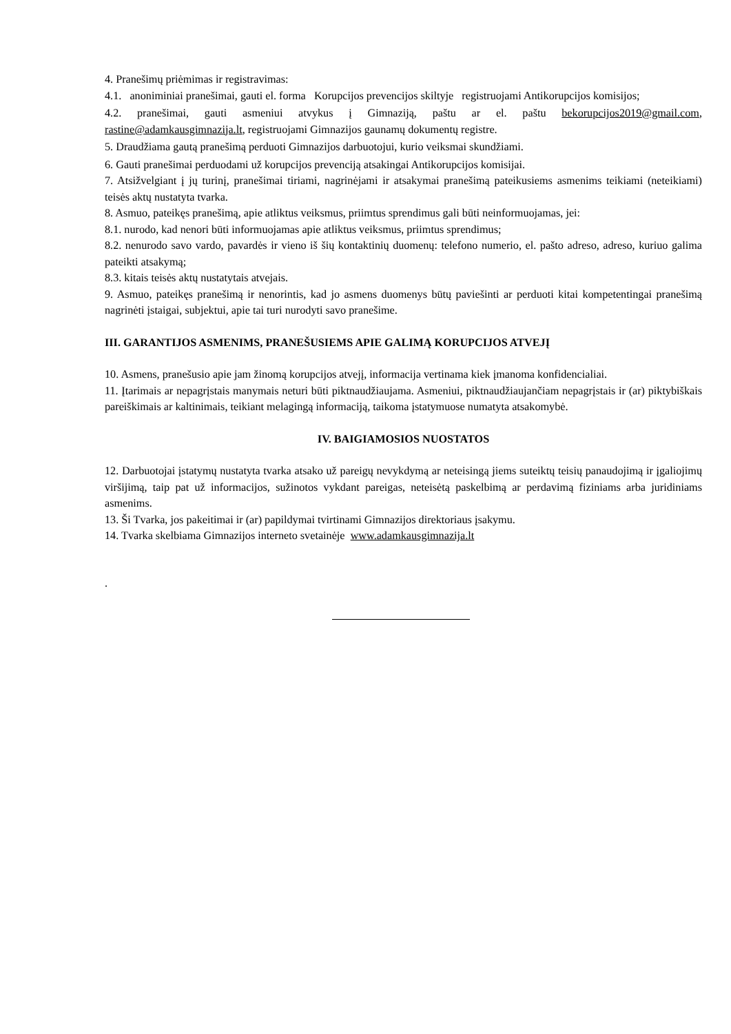4. Pranešimų priėmimas ir registravimas:
4.1. anoniminiai pranešimai, gauti el. forma Korupcijos prevencijos skiltyje registruojami Antikorupcijos komisijos;
4.2. pranešimai, gauti asmeniui atvykus į Gimnaziją, paštu ar el. paštu bekorupcijos2019@gmail.com, rastine@adamkausgimnazija.lt, registruojami Gimnazijos gaunamų dokumentų registre.
5. Draudžiama gautą pranešimą perduoti Gimnazijos darbuotojui, kurio veiksmai skundžiami.
6. Gauti pranešimai perduodami už korupcijos prevenciją atsakingai Antikorupcijos komisijai.
7. Atsižvelgiant į jų turinį, pranešimai tiriami, nagrinėjami ir atsakymai pranešimą pateikusiems asmenims teikiami (neteikiami) teisės aktų nustatyta tvarka.
8. Asmuo, pateikęs pranešimą, apie atliktus veiksmus, priimtus sprendimus gali būti neinformuojamas, jei:
8.1. nurodo, kad nenori būti informuojamas apie atliktus veiksmus, priimtus sprendimus;
8.2. nenurodo savo vardo, pavardės ir vieno iš šių kontaktinių duomenų: telefono numerio, el. pašto adreso, adreso, kuriuo galima pateikti atsakymą;
8.3. kitais teisės aktų nustatytais atvejais.
9. Asmuo, pateikęs pranešimą ir nenorintis, kad jo asmens duomenys būtų paviešinti ar perduoti kitai kompetentingai pranešimą nagrinėti įstaigai, subjektui, apie tai turi nurodyti savo pranešime.
III. GARANTIJOS ASMENIMS, PRANEŠUSIEMS APIE GALIMĄ KORUPCIJOS ATVEJĮ
10. Asmens, pranešusio apie jam žinomą korupcijos atvejį, informacija vertinama kiek įmanoma konfidencialiai.
11. Įtarimais ar nepagrįstais manymais neturi būti piktnaudžiaujama. Asmeniui, piktnaudžiaujančiam nepagrįstais ir (ar) piktybiškais pareiškimais ar kaltinimais, teikiant melagingą informaciją, taikoma įstatymuose numatyta atsakomybė.
IV. BAIGIAMOSIOS NUOSTATOS
12. Darbuotojai įstatymų nustatyta tvarka atsako už pareigų nevykdymą ar neteisingą jiems suteiktų teisių panaudojimą ir įgaliojimų viršijimą, taip pat už informacijos, sužinotos vykdant pareigas, neteisėtą paskelbimą ar perdavimą fiziniams arba juridiniams asmenims.
13. Ši Tvarka, jos pakeitimai ir (ar) papildymai tvirtinami Gimnazijos direktoriaus įsakymu.
14. Tvarka skelbiama Gimnazijos interneto svetainėje www.adamkausgimnazija.lt
.